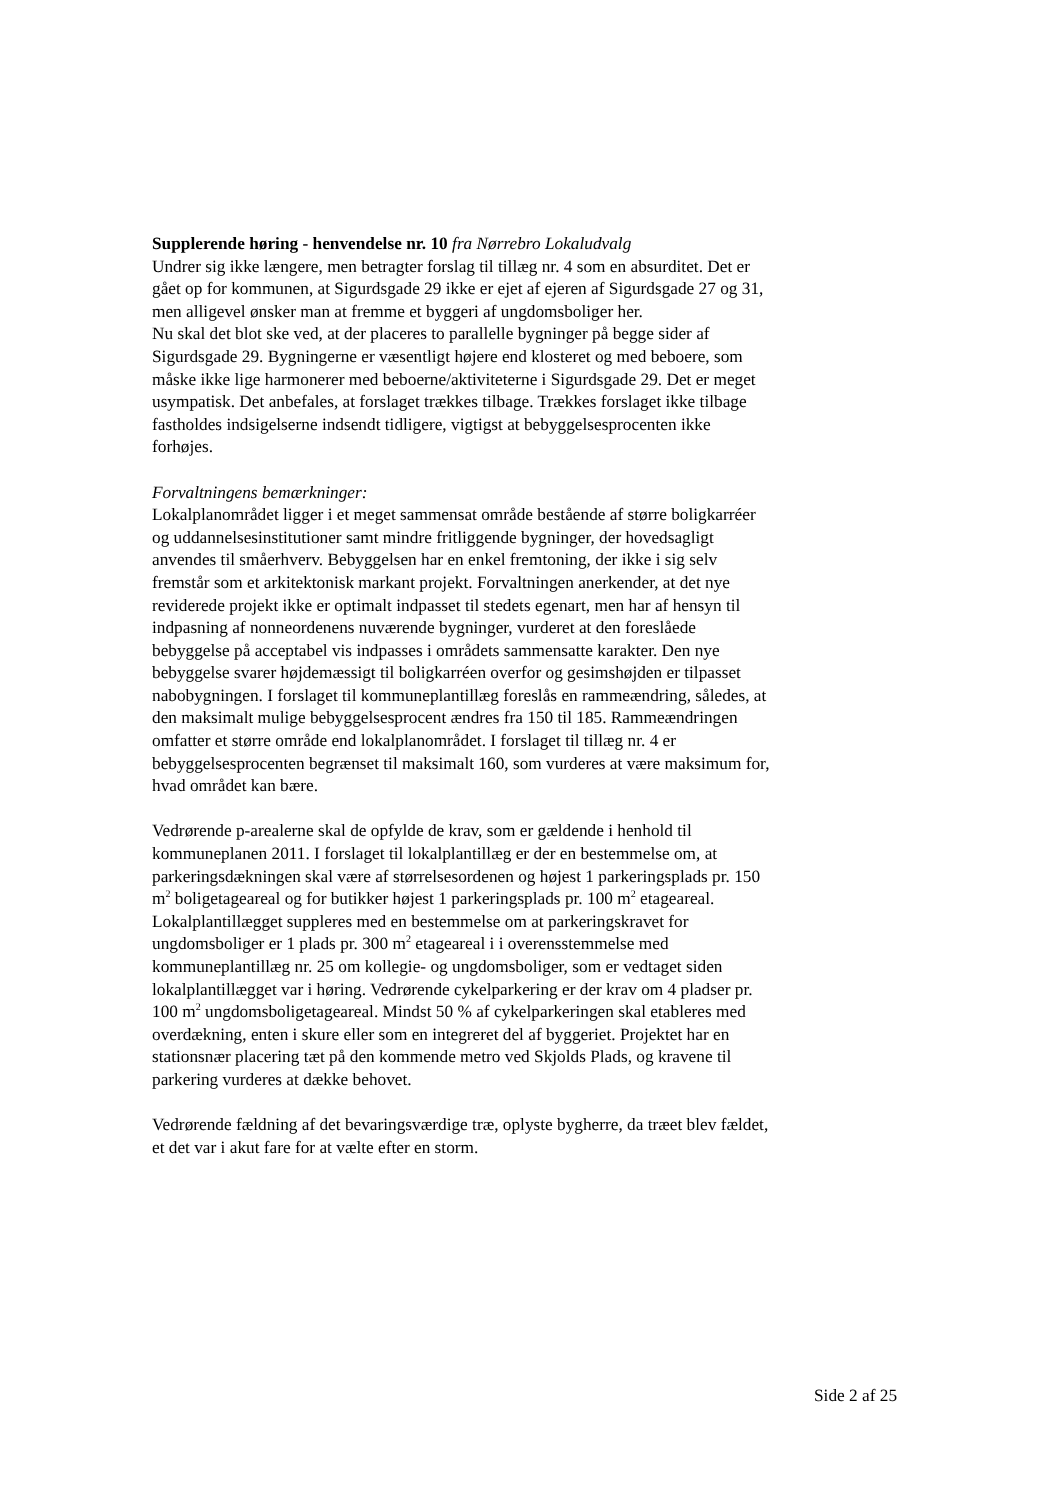Supplerende høring - henvendelse nr. 10 fra Nørrebro Lokaludvalg
Undrer sig ikke længere, men betragter forslag til tillæg nr. 4 som en absurditet. Det er gået op for kommunen, at Sigurdsgade 29 ikke er ejet af ejeren af Sigurdsgade 27 og 31, men alligevel ønsker man at fremme et byggeri af ungdomsboliger her.
Nu skal det blot ske ved, at der placeres to parallelle bygninger på begge sider af Sigurdsgade 29. Bygningerne er væsentligt højere end klosteret og med beboere, som måske ikke lige harmonerer med beboerne/aktiviteterne i Sigurdsgade 29. Det er meget usympatisk. Det anbefales, at forslaget trækkes tilbage. Trækkes forslaget ikke tilbage fastholdes indsigelserne indsendt tidligere, vigtigst at bebyggelsesprocenten ikke forhøjes.
Forvaltningens bemærkninger:
Lokalplanområdet ligger i et meget sammensat område bestående af større boligkarréer og uddannelsesinstitutioner samt mindre fritliggende bygninger, der hovedsagligt anvendes til småerhverv. Bebyggelsen har en enkel fremtoning, der ikke i sig selv fremstår som et arkitektonisk markant projekt. Forvaltningen anerkender, at det nye reviderede projekt ikke er optimalt indpasset til stedets egenart, men har af hensyn til indpasning af nonneordenens nuværende bygninger, vurderet at den foreslåede bebyggelse på acceptabel vis indpasses i områdets sammensatte karakter. Den nye bebyggelse svarer højdemæssigt til boligkarréen overfor og gesimshøjden er tilpasset nabobygningen. I forslaget til kommuneplantillæg foreslås en rammeændring, således, at den maksimalt mulige bebyggelsesprocent ændres fra 150 til 185. Rammeændringen omfatter et større område end lokalplanområdet. I forslaget til tillæg nr. 4 er bebyggelsesprocenten begrænset til maksimalt 160, som vurderes at være maksimum for, hvad området kan bære.
Vedrørende p-arealerne skal de opfylde de krav, som er gældende i henhold til kommuneplanen 2011. I forslaget til lokalplantillæg er der en bestemmelse om, at parkeringsdækningen skal være af størrelsesordenen og højest 1 parkeringsplads pr. 150 m<sup>2</sup> boligetageareal og for butikker højest 1 parkeringsplads pr. 100 m<sup>2</sup> etageareal. Lokalplantillægget suppleres med en bestemmelse om at parkeringskravet for ungdomsboliger er 1 plads pr. 300 m<sup>2</sup> etageareal i i overensstemmelse med kommuneplantillæg nr. 25 om kollegie- og ungdomsboliger, som er vedtaget siden lokalplantillægget var i høring. Vedrørende cykelparkering er der krav om 4 pladser pr. 100 m<sup>2</sup> ungdomsboligetageareal. Mindst 50 % af cykelparkeringen skal etableres med overdækning, enten i skure eller som en integreret del af byggeriet. Projektet har en stationsnær placering tæt på den kommende metro ved Skjolds Plads, og kravene til parkering vurderes at dække behovet.
Vedrørende fældning af det bevaringsværdige træ, oplyste bygherre, da træet blev fældet, et det var i akut fare for at vælte efter en storm.
Side 2 af 25